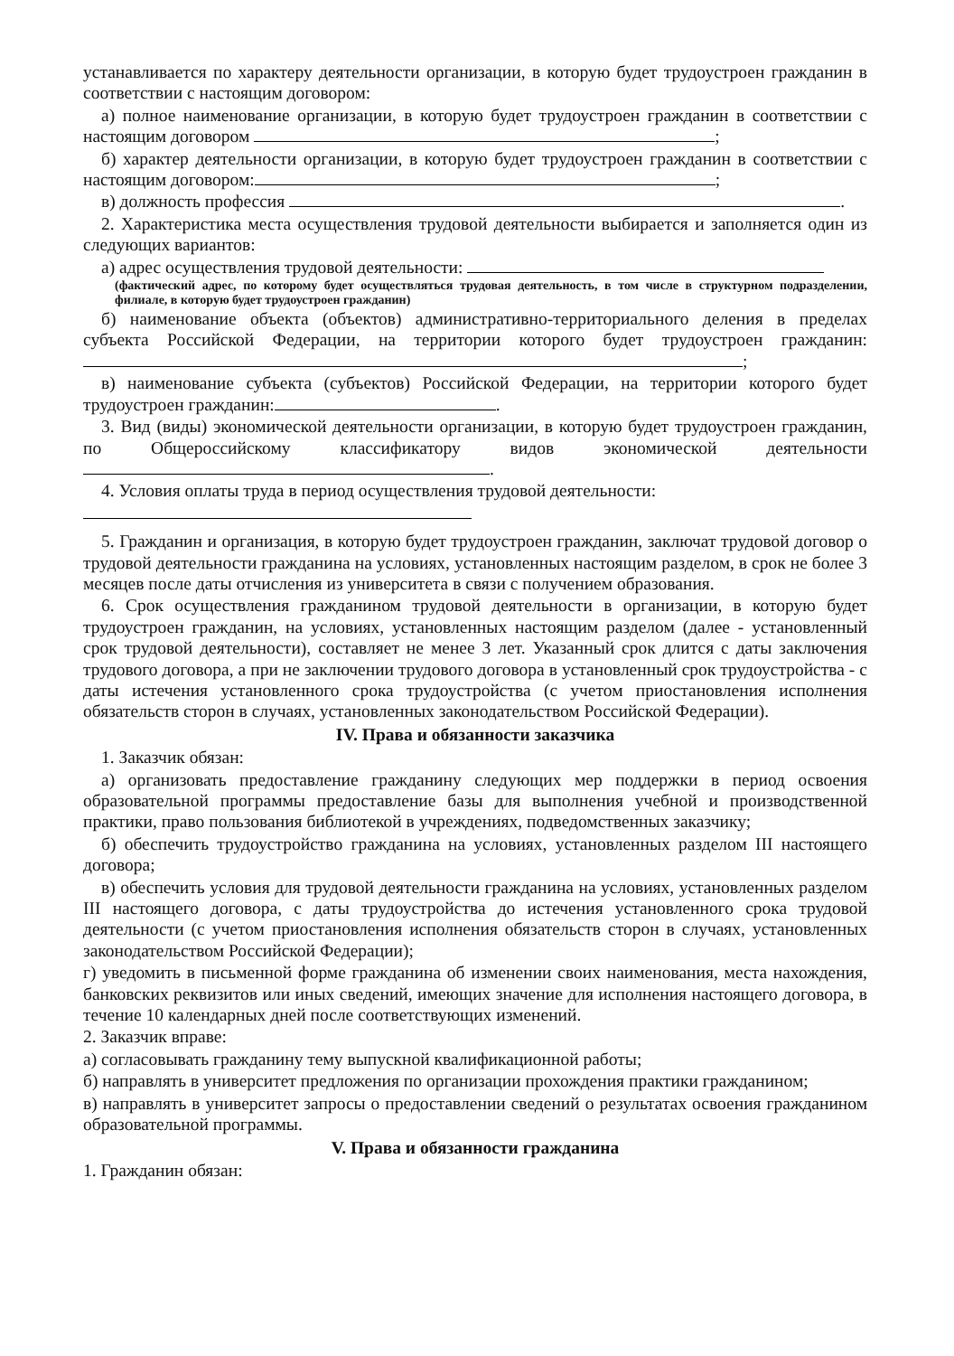устанавливается по характеру деятельности организации, в которую будет трудоустроен гражданин в соответствии с настоящим договором:
а) полное наименование организации, в которую будет трудоустроен гражданин в соответствии с настоящим договором ;
б) характер деятельности организации, в которую будет трудоустроен гражданин в соответствии с настоящим договором: ;
в) должность профессия .
2. Характеристика места осуществления трудовой деятельности выбирается и заполняется один из следующих вариантов:
а) адрес осуществления трудовой деятельности:
(фактический адрес, по которому будет осуществляться трудовая деятельность, в том числе в структурном подразделении, филиале, в которую будет трудоустроен гражданин)
б) наименование объекта (объектов) административно-территориального деления в пределах субъекта Российской Федерации, на территории которого будет трудоустроен гражданин: ;
в) наименование субъекта (субъектов) Российской Федерации, на территории которого будет трудоустроен гражданин: .
3. Вид (виды) экономической деятельности организации, в которую будет трудоустроен гражданин, по Общероссийскому классификатору видов экономической деятельности .
4. Условия оплаты труда в период осуществления трудовой деятельности:
5. Гражданин и организация, в которую будет трудоустроен гражданин, заключат трудовой договор о трудовой деятельности гражданина на условиях, установленных настоящим разделом, в срок не более 3 месяцев после даты отчисления из университета в связи с получением образования.
6. Срок осуществления гражданином трудовой деятельности в организации, в которую будет трудоустроен гражданин, на условиях, установленных настоящим разделом (далее - установленный срок трудовой деятельности), составляет не менее 3 лет. Указанный срок длится с даты заключения трудового договора, а при не заключении трудового договора в установленный срок трудоустройства - с даты истечения установленного срока трудоустройства (с учетом приостановления исполнения обязательств сторон в случаях, установленных законодательством Российской Федерации).
IV. Права и обязанности заказчика
1. Заказчик обязан:
а) организовать предоставление гражданину следующих мер поддержки в период освоения образовательной программы предоставление базы для выполнения учебной и производственной практики, право пользования библиотекой в учреждениях, подведомственных заказчику;
б) обеспечить трудоустройство гражданина на условиях, установленных разделом III настоящего договора;
в) обеспечить условия для трудовой деятельности гражданина на условиях, установленных разделом III настоящего договора, с даты трудоустройства до истечения установленного срока трудовой деятельности (с учетом приостановления исполнения обязательств сторон в случаях, установленных законодательством Российской Федерации);
г) уведомить в письменной форме гражданина об изменении своих наименования, места нахождения, банковских реквизитов или иных сведений, имеющих значение для исполнения настоящего договора, в течение 10 календарных дней после соответствующих изменений.
2. Заказчик вправе:
а) согласовывать гражданину тему выпускной квалификационной работы;
б) направлять в университет предложения по организации прохождения практики гражданином;
в) направлять в университет запросы о предоставлении сведений о результатах освоения гражданином образовательной программы.
V. Права и обязанности гражданина
1. Гражданин обязан: